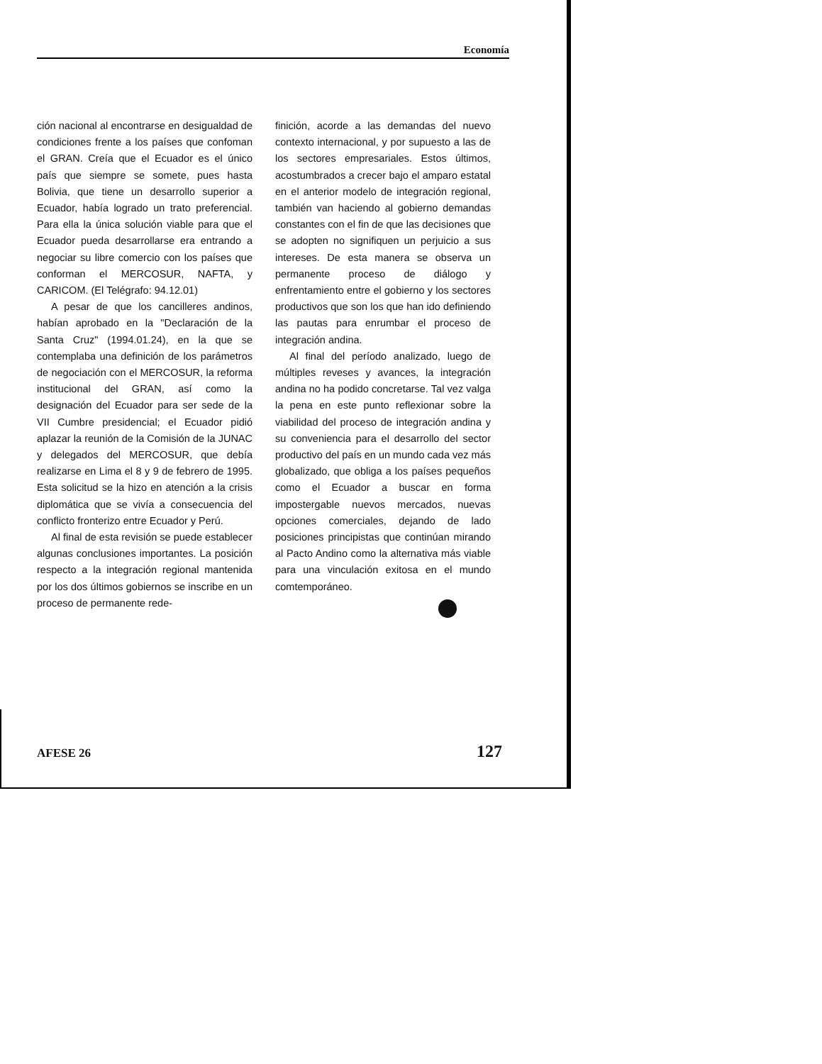Economía
ción nacional al encontrarse en desigualdad de condiciones frente a los países que confoman el GRAN. Creía que el Ecuador es el único país que siempre se somete, pues hasta Bolivia, que tiene un desarrollo superior a Ecuador, había logrado un trato preferencial. Para ella la única solución viable para que el Ecuador pueda desarrollarse era entrando a negociar su libre comercio con los países que conforman el MERCOSUR, NAFTA, y CARICOM. (El Telégrafo: 94.12.01)
A pesar de que los cancilleres andinos, habían aprobado en la "Declaración de la Santa Cruz" (1994.01.24), en la que se contemplaba una definición de los parámetros de negociación con el MERCOSUR, la reforma institucional del GRAN, así como la designación del Ecuador para ser sede de la VII Cumbre presidencial; el Ecuador pidió aplazar la reunión de la Comisión de la JUNAC y delegados del MERCOSUR, que debía realizarse en Lima el 8 y 9 de febrero de 1995. Esta solicitud se la hizo en atención a la crisis diplomática que se vivía a consecuencia del conflicto fronterizo entre Ecuador y Perú.
Al final de esta revisión se puede establecer algunas conclusiones importantes. La posición respecto a la integración regional mantenida por los dos últimos gobiernos se inscribe en un proceso de permanente rede-
finición, acorde a las demandas del nuevo contexto internacional, y por supuesto a las de los sectores empresariales. Estos últimos, acostumbrados a crecer bajo el amparo estatal en el anterior modelo de integración regional, también van haciendo al gobierno demandas constantes con el fin de que las decisiones que se adopten no signifiquen un perjuicio a sus intereses. De esta manera se observa un permanente proceso de diálogo y enfrentamiento entre el gobierno y los sectores productivos que son los que han ido definiendo las pautas para enrumbar el proceso de integración andina.
Al final del período analizado, luego de múltiples reveses y avances, la integración andina no ha podido concretarse. Tal vez valga la pena en este punto reflexionar sobre la viabilidad del proceso de integración andina y su conveniencia para el desarrollo del sector productivo del país en un mundo cada vez más globalizado, que obliga a los países pequeños como el Ecuador a buscar en forma impostergable nuevos mercados, nuevas opciones comerciales, dejando de lado posiciones principistas que continúan mirando al Pacto Andino como la alternativa más viable para una vinculación exitosa en el mundo comtemporáneo.
AFESE 26 127